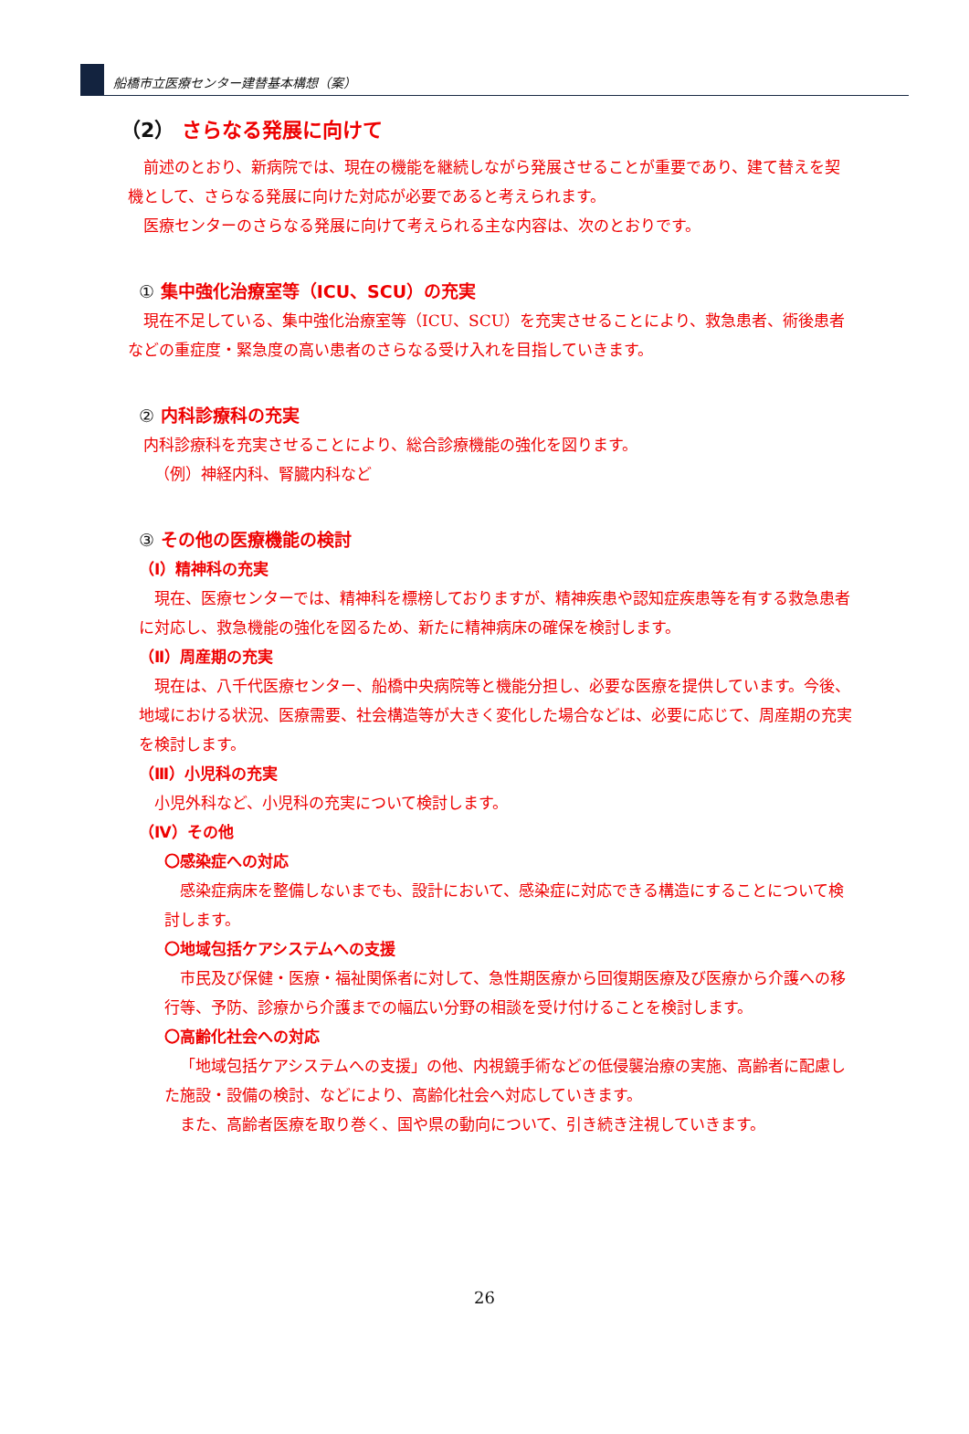船橋市立医療センター建替基本構想（案）
（2） さらなる発展に向けて
前述のとおり、新病院では、現在の機能を継続しながら発展させることが重要であり、建て替えを契機として、さらなる発展に向けた対応が必要であると考えられます。
医療センターのさらなる発展に向けて考えられる主な内容は、次のとおりです。
① 集中強化治療室等（ICU、SCU）の充実
現在不足している、集中強化治療室等（ICU、SCU）を充実させることにより、救急患者、術後患者などの重症度・緊急度の高い患者のさらなる受け入れを目指していきます。
② 内科診療科の充実
内科診療科を充実させることにより、総合診療機能の強化を図ります。
（例）神経内科、腎臓内科など
③ その他の医療機能の検討
（Ⅰ）精神科の充実
現在、医療センターでは、精神科を標榜しておりますが、精神疾患や認知症疾患等を有する救急患者に対応し、救急機能の強化を図るため、新たに精神病床の確保を検討します。
（Ⅱ）周産期の充実
現在は、八千代医療センター、船橋中央病院等と機能分担し、必要な医療を提供しています。今後、地域における状況、医療需要、社会構造等が大きく変化した場合などは、必要に応じて、周産期の充実を検討します。
（Ⅲ）小児科の充実
小児外科など、小児科の充実について検討します。
（Ⅳ）その他
〇感染症への対応
感染症病床を整備しないまでも、設計において、感染症に対応できる構造にすることについて検討します。
〇地域包括ケアシステムへの支援
市民及び保健・医療・福祉関係者に対して、急性期医療から回復期医療及び医療から介護への移行等、予防、診療から介護までの幅広い分野の相談を受け付けることを検討します。
〇高齢化社会への対応
「地域包括ケアシステムへの支援」の他、内視鏡手術などの低侵襲治療の実施、高齢者に配慮した施設・設備の検討、などにより、高齢化社会へ対応していきます。
また、高齢者医療を取り巻く、国や県の動向について、引き続き注視していきます。
26